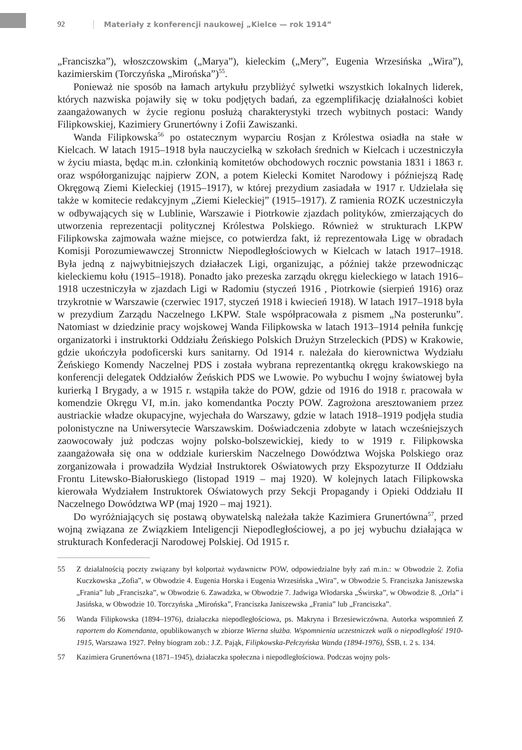92 Materiały z konferencji naukowej „Kielce — rok 1914”
„Franciszka”), włoszczowskim („Marya”), kieleckim („Mery”, Eugenia Wrzesińska „Wira”), kazimierskim (Torczyńska „Mirońska”)<sup>55</sup>.
Ponieważ nie sposób na łamach artykułu przybliżyć sylwetki wszystkich lokalnych liderek, których nazwiska pojawiły się w toku podjętych badań, za egzemplifikację działalności kobiet zaangażowanych w życie regionu posłużą charakterystyki trzech wybitnych postaci: Wandy Filipkowskiej, Kazimiery Grunertówny i Zofii Zawiszanki.
Wanda Filipkowska<sup>56</sup> po ostatecznym wyparciu Rosjan z Królestwa osiadła na stałe w Kielcach. W latach 1915–1918 była nauczycielką w szkołach średnich w Kielcach i uczestniczyła w życiu miasta, będąc m.in. członkinią komitetów obchodowych rocznic powstania 1831 i 1863 r. oraz współorganizując najpierw ZON, a potem Kielecki Komitet Narodowy i późniejszą Radę Okręgową Ziemi Kieleckiej (1915–1917), w której prezydium zasiadała w 1917 r. Udzielała się także w komitecie redakcyjnym „Ziemi Kieleckiej” (1915–1917). Z ramienia ROZK uczestniczyła w odbywających się w Lublinie, Warszawie i Piotrkowie zjazdach polityków, zmierzających do utworzenia reprezentacji politycznej Królestwa Polskiego. Również w strukturach LKPW Filipkowska zajmowała ważne miejsce, co potwierdza fakt, iż reprezentowała Ligę w obradach Komisji Porozumiewawczej Stronnictw Niepodległościowych w Kielcach w latach 1917–1918. Była jedną z najwybitniejszych działaczek Ligi, organizując, a później także przewodnicząc kieleckiemu kołu (1915–1918). Ponadto jako prezeska zarządu okręgu kieleckiego w latach 1916–1918 uczestniczyła w zjazdach Ligi w Radomiu (styczeń 1916 , Piotrkowie (sierpień 1916) oraz trzykrotnie w Warszawie (czerwiec 1917, styczeń 1918 i kwiecień 1918). W latach 1917–1918 była w prezydium Zarządu Naczelnego LKPW. Stale współpracowała z pismem „Na posterunku”. Natomiast w dziedzinie pracy wojskowej Wanda Filipkowska w latach 1913–1914 pełniła funkcję organizatorki i instruktorki Oddziału Żeńskiego Polskich Drużyn Strzeleckich (PDS) w Krakowie, gdzie ukończyła podoficerski kurs sanitarny. Od 1914 r. należała do kierownictwa Wydziału Żeńskiego Komendy Naczelnej PDS i została wybrana reprezentantką okręgu krakowskiego na konferencji delegatek Oddziałów Żeńskich PDS we Lwowie. Po wybuchu I wojny światowej była kurierką I Brygady, a w 1915 r. wstąpiła także do POW, gdzie od 1916 do 1918 r. pracowała w komendzie Okręgu VI, m.in. jako komendantka Poczty POW. Zagrożona aresztowaniem przez austriackie władze okupacyjne, wyjechała do Warszawy, gdzie w latach 1918–1919 podjęła studia polonistyczne na Uniwersytecie Warszawskim. Doświadczenia zdobyte w latach wcześniejszych zaowocowały już podczas wojny polsko-bolszewickiej, kiedy to w 1919 r. Filipkowska zaangażowała się ona w oddziale kurierskim Naczelnego Dowództwa Wojska Polskiego oraz zorganizowała i prowadziła Wydział Instruktorek Oświatowych przy Ekspozyturze II Oddziału Frontu Litewsko-Białoruskiego (listopad 1919 – maj 1920). W kolejnych latach Filipkowska kierowała Wydziałem Instruktorek Oświatowych przy Sekcji Propagandy i Opieki Oddziału II Naczelnego Dowództwa WP (maj 1920 – maj 1921).
Do wyróżniających się postawą obywatelską należała także Kazimiera Grunertówna<sup>57</sup>, przed wojną związana ze Związkiem Inteligencji Niepodległościowej, a po jej wybuchu działająca w strukturach Konfederacji Narodowej Polskiej. Od 1915 r.
55 Z działalnością poczty związany był kolportaż wydawnictw POW, odpowiedzialne były zań m.in.: w Obwodzie 2. Zofia Kuczkowska „Zofia”, w Obwodzie 4. Eugenia Horska i Eugenia Wrzesińska „Wira”, w Obwodzie 5. Franciszka Janiszewska „Frania” lub „Franciszka”, w Obwodzie 6. Zawadzka, w Obwodzie 7. Jadwiga Włodarska „Świrska”, w Obwodzie 8. „Orla” i Jasińska, w Obwodzie 10. Torczyńska „Mirońska”, Franciszka Janiszewska „Frania” lub „Franciszka”.
56 Wanda Filipkowska (1894–1976), działaczka niepodległościowa, ps. Makryna i Brzesiewiczówna. Autorka wspomnień Z raportem do Komendanta, opublikowanych w zbiorze Wierna służba. Wspomnienia uczestniczek walk o niepodległość 1910-1915, Warszawa 1927. Pełny biogram zob.: J.Z. Pająk, Filipkowska-Pełczyńska Wanda (1894-1976), ŚSB, t. 2 s. 134.
57 Kazimiera Grunertówna (1871–1945), działaczka społeczna i niepodległościowa. Podczas wojny pols-